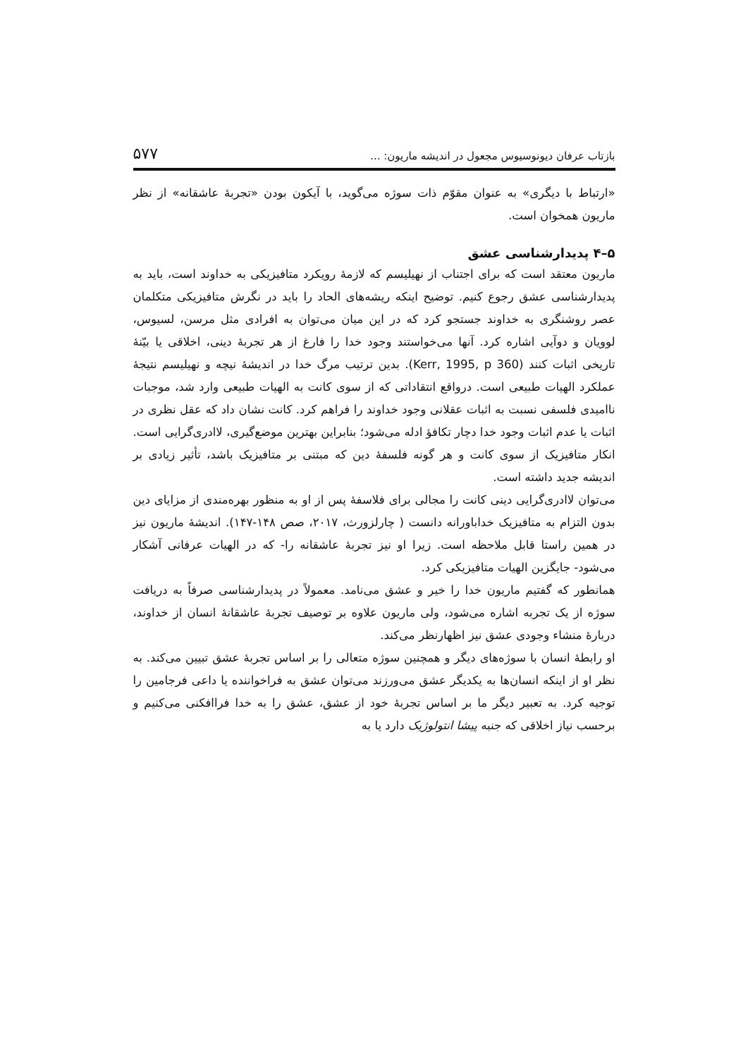بازتاب عرفان دیونوسیوس مجعول در اندیشه ماریون: ... ۵۷۷
«ارتباط با دیگری» به عنوان مقوّم ذات سوژه می‌گوید، با آیکون بودن «تجربهٔ عاشقانه» از نظر ماریون همخوان است.
۵–۴ پدیدارشناسی عشق
ماریون معتقد است که برای اجتناب از نهیلیسم که لازمهٔ رویکرد متافیزیکی به خداوند است، باید به پدیدارشناسی عشق رجوع کنیم. توضیح اینکه ریشه‌های الحاد را باید در نگرش متافیزیکی متکلمان عصر روشنگری به خداوند جستجو کرد که در این میان می‌توان به افرادی مثل مرسن، لسیوس، لوویان و دوآیی اشاره کرد. آنها می‌خواستند وجود خدا را فارغ از هر تجربهٔ دینی، اخلاقی یا بیّنهٔ تاریخی اثبات کنند (Kerr, 1995, p 360). بدین ترتیب مرگ خدا در اندیشهٔ نیچه و نهیلیسم نتیجهٔ عملکرد الهیات طبیعی است. درواقع انتقاداتی که از سوی کانت به الهیات طبیعی وارد شد، موجبات ناامیدی فلسفی نسبت به اثبات عقلانی وجود خداوند را فراهم کرد. کانت نشان داد که عقل نظری در اثبات یا عدم اثبات وجود خدا دچار تکافؤ ادله می‌شود؛ بنابراین بهترین موضع‌گیری، لاادری‌گرایی است. انکار متافیزیک از سوی کانت و هر گونه فلسفهٔ دین که مبتنی بر متافیزیک باشد، تأثیر زیادی بر اندیشه جدید داشته است.
می‌توان لاادری‌گرایی دینی کانت را مجالی برای فلاسفهٔ پس از او به منظور بهره‌مندی از مزایای دین بدون التزام به متافیزیک خداباورانه دانست ( چارلزورث، ۲۰۱۷، صص ۱۴۸-۱۴۷). اندیشهٔ ماریون نیز در همین راستا قابل ملاحظه است. زیرا او نیز تجربهٔ عاشقانه را- که در الهیات عرفانی آشکار می‌شود- جایگزین الهیات متافیزیکی کرد.
همانطور که گفتیم ماریون خدا را خیر و عشق می‌نامد. معمولاً در پدیدارشناسی صرفاً به دریافت سوژه از یک تجربه اشاره می‌شود، ولی ماریون علاوه بر توصیف تجربهٔ عاشقانهٔ انسان از خداوند، دربارهٔ منشاء وجودی عشق نیز اظهارنظر می‌کند.
او رابطهٔ انسان با سوژه‌های دیگر و همچنین سوژه متعالی را بر اساس تجربهٔ عشق تبیین می‌کند. به نظر او از اینکه انسان‌ها به یکدیگر عشق می‌ورزند می‌توان عشق به فراخواننده یا داعی فرجامین را توجیه کرد. به تعبیر دیگر ما بر اساس تجربهٔ خود از عشق، عشق را به خدا فراافکنی می‌کنیم و برحسب نیاز اخلاقی که جنبه پیشا انتولوژیک دارد یا به